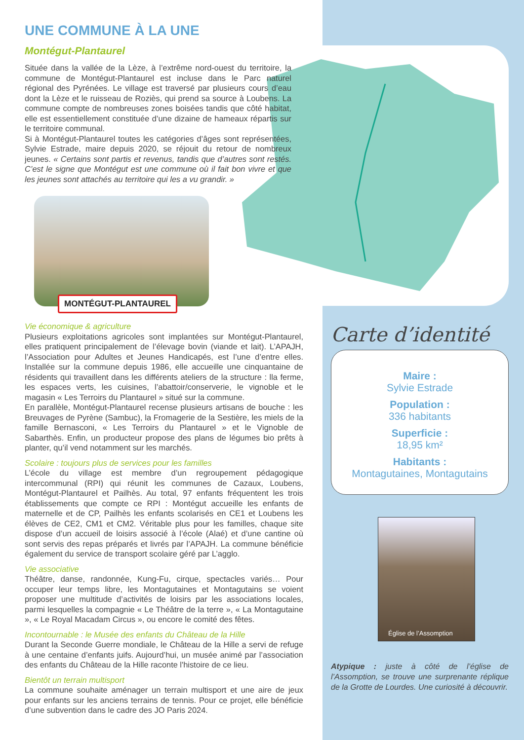UNE COMMUNE À LA UNE
Montégut-Plantaurel
Située dans la vallée de la Lèze, à l’extrême nord-ouest du territoire, la commune de Montégut-Plantaurel est incluse dans le Parc naturel régional des Pyrénées. Le village est traversé par plusieurs cours d’eau dont la Lèze et le ruisseau de Roziès, qui prend sa source à Loubens. La commune compte de nombreuses zones boisées tandis que côté habitat, elle est essentiellement constituée d’une dizaine de hameaux répartis sur le territoire communal.
Si à Montégut-Plantaurel toutes les catégories d’âges sont représentées, Sylvie Estrade, maire depuis 2020, se réjouit du retour de nombreux jeunes. « Certains sont partis et revenus, tandis que d’autres sont restés. C’est le signe que Montégut est une commune où il fait bon vivre et que les jeunes sont attachés au territoire qui les a vu grandir. »
MONTÉGUT-PLANTAUREL
Vie économique & agriculture
Plusieurs exploitations agricoles sont implantées sur Montégut-Plantaurel, elles pratiquent principalement de l’élevage bovin (viande et lait). L’APAJH, l’Association pour Adultes et Jeunes Handicapés, est l’une d’entre elles. Installée sur la commune depuis 1986, elle accueille une cinquantaine de résidents qui travaillent dans les différents ateliers de la structure : lla ferme, les espaces verts, les cuisines, l’abattoir/conserverie, le vignoble et le magasin « Les Terroirs du Plantaurel » situé sur la commune.
En parallèle, Montégut-Plantaurel recense plusieurs artisans de bouche : les Breuvages de Pyrène (Sambuc), la Fromagerie de la Sestière, les miels de la famille Bernasconi, « Les Terroirs du Plantaurel » et le Vignoble de Sabarthès. Enfin, un producteur propose des plans de légumes bio prêts à planter, qu’il vend notamment sur les marchés.
Scolaire : toujours plus de services pour les familles
L’école du village est membre d’un regroupement pédagogique intercommunal (RPI) qui réunit les communes de Cazaux, Loubens, Montégut-Plantaurel et Pailhès. Au total, 97 enfants fréquentent les trois établissements que compte ce RPI : Montégut accueille les enfants de maternelle et de CP, Pailhès les enfants scolarisés en CE1 et Loubens les élèves de CE2, CM1 et CM2. Véritable plus pour les familles, chaque site dispose d’un accueil de loisirs associé à l’école (Alaé) et d’une cantine où sont servis des repas préparés et livrés par l’APAJH. La commune bénéficie également du service de transport scolaire géré par L’agglo.
Vie associative
Théâtre, danse, randonnée, Kung-Fu, cirque, spectacles variés… Pour occuper leur temps libre, les Montagutaines et Montagutains se voient proposer une multitude d’activités de loisirs par les associations locales, parmi lesquelles la compagnie « Le Théâtre de la terre », « La Montagutaine », « Le Royal Macadam Circus », ou encore le comité des fêtes.
Incontournable : le Musée des enfants du Château de la Hille
Durant la Seconde Guerre mondiale, le Château de la Hille a servi de refuge à une centaine d’enfants juifs. Aujourd’hui, un musée animé par l’association des enfants du Château de la Hille raconte l'histoire de ce lieu.
Bientôt un terrain multisport
La commune souhaite aménager un terrain multisport et une aire de jeux pour enfants sur les anciens terrains de tennis. Pour ce projet, elle bénéficie d’une subvention dans le cadre des JO Paris 2024.
Carte d’identité
Maire :
Sylvie Estrade
Population :
336 habitants
Superficie :
18,95 km²
Habitants :
Montagutaines, Montagutains
Église de l’Assomption
Atypique : juste à côté de l’église de l’Assomption, se trouve une surprenante réplique de la Grotte de Lourdes. Une curiosité à découvrir.